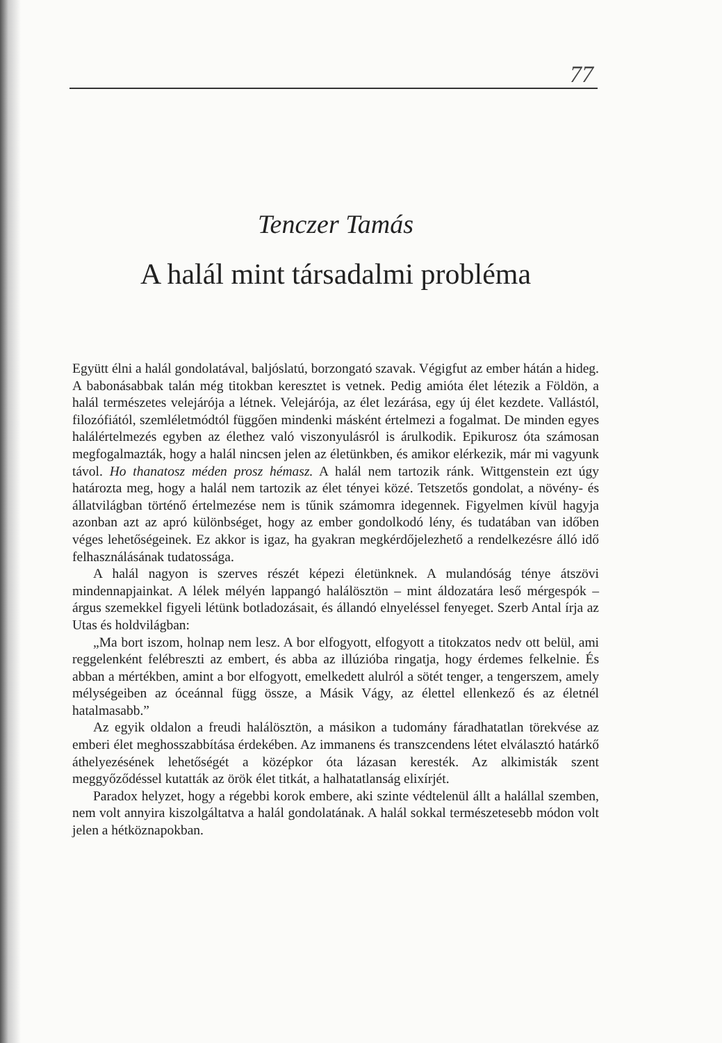77
Tenczer Tamás
A halál mint társadalmi probléma
Együtt élni a halál gondolatával, baljóslatú, borzongató szavak. Végigfut az ember hátán a hideg. A babonásabbak talán még titokban keresztet is vetnek. Pedig amióta élet létezik a Földön, a halál természetes velejárója a létnek. Velejárója, az élet lezárása, egy új élet kezdete. Vallástól, filozófiától, szemléletmódtól függően mindenki másként értelmezi a fogalmat. De minden egyes halálértelmezés egyben az élethez való viszonyulásról is árulkodik. Epikurosz óta számosan megfogalmazták, hogy a halál nincsen jelen az életünkben, és amikor elérkezik, már mi vagyunk távol. Ho thanatosz méden prosz hémasz. A halál nem tartozik ránk. Wittgenstein ezt úgy határozta meg, hogy a halál nem tartozik az élet tényei közé. Tetszetős gondolat, a növény- és állatvilágban történő értelmezése nem is tűnik számomra idegennek. Figyelmen kívül hagyja azonban azt az apró különbséget, hogy az ember gondolkodó lény, és tudatában van időben véges lehetőségeinek. Ez akkor is igaz, ha gyakran megkérdőjelezhető a rendelkezésre álló idő felhasználásának tudatossága.
A halál nagyon is szerves részét képezi életünknek. A mulandóság ténye átszövi mindennapjainkat. A lélek mélyén lappangó halálösztön – mint áldozatára leső mérgespók – árgus szemekkel figyeli létünk botladozásait, és állandó elnyeléssel fenyeget. Szerb Antal írja az Utas és holdvilágban:
„Ma bort iszom, holnap nem lesz. A bor elfogyott, elfogyott a titokzatos nedv ott belül, ami reggelenként felébreszti az embert, és abba az illúzióba ringatja, hogy érdemes felkelnie. És abban a mértékben, amint a bor elfogyott, emelkedett alulról a sötét tenger, a tengerszem, amely mélységeiben az óceánnal függ össze, a Másik Vágy, az élettel ellenkező és az életnél hatalmasabb.”
Az egyik oldalon a freudi halálösztön, a másikon a tudomány fáradhatatlan törekvése az emberi élet meghosszabbítása érdekében. Az immanens és transzcendens létet elválasztó határkő áthelyezésének lehetőségét a középkor óta lázasan keresték. Az alkimisták szent meggyőződéssel kutatták az örök élet titkát, a halhatatlanság elixírjét.
Paradox helyzet, hogy a régebbi korok embere, aki szinte védtelenül állt a halállal szemben, nem volt annyira kiszolgáltatva a halál gondolatának. A halál sokkal természetesebb módon volt jelen a hétköznapokban.